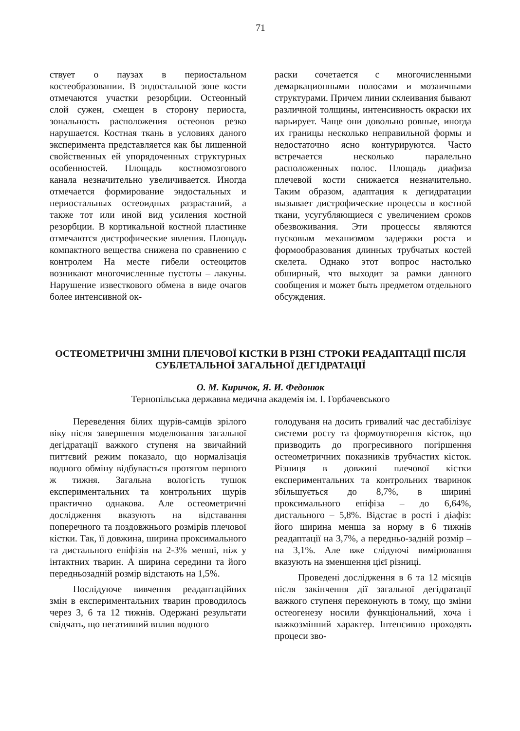71
ствует о паузах в периостальном костеобразовании. В эндостальной зоне кости отмечаются участки резорбции. Остеонный слой сужен, смещен в сторону периоста, зональность расположения остеонов резко нарушается. Костная ткань в условиях даного эксперимента представляется как бы лишенной свойственных ей упорядоченных структурных особенностей. Площадь костномозгового канала незначительно увеличивается. Иногда отмечается формирование эндостальных и периостальных остеоидных разрастаний, а также тот или иной вид усиления костной резорбции. В кортикальной костной пластинке отмечаются дистрофические явления. Площадь компактного вещества снижена по сравнению с контролем На месте гибели остеоцитов возникают многочисленные пустоты – лакуны. Нарушение известкового обмена в виде очагов более интенсивной ок-
раски сочетается с многочисленными демаркационными полосами и мозаичными структурами. Причем линии склеивания бывают различной толщины, интенсивность окраски их варьирует. Чаще они довольно ровные, иногда их границы несколько неправильной формы и недостаточно ясно контурируются. Часто встречается несколько паралельно расположенных полос. Площадь диафиза плечевой кости снижается незначительно. Таким образом, адаптация к дегидратации вызывает дистрофические процессы в костной ткани, усугубляющиеся с увеличением сроков обезвоживания. Эти процессы являются пусковым механизмом задержки роста и формообразования длинных трубчатых костей скелета. Однако этот вопрос настолько обширный, что выходит за рамки данного сообщения и может быть предметом отдельного обсуждения.
ОСТЕОМЕТРИЧНІ ЗМІНИ ПЛЕЧОВОЇ КІСТКИ В РІЗНІ СТРОКИ РЕАДАПТАЦІЇ ПІСЛЯ СУБЛЕТАЛЬНОЇ ЗАГАЛЬНОЇ ДЕГІДРАТАЦІЇ
О. М. Киричок, Я. И. Федонюк
Тернопільська державна медична академія ім. І. Горбачевського
Переведення білих щурів-самців зрілого віку після завершення моделювання загальної дегідратації важкого ступеня на звичайний питтєвий режим показало, що нормалізація водного обміну відбувається протягом першого ж тижня. Загальна вологість тушок експериментальних та контрольних щурів практично однакова. Але остеометричні дослідження вказують на відставання поперечного та поздовжнього розмірів плечової кістки. Так, її довжина, ширина проксимального та дистального епіфізів на 2-3% менші, ніж у інтактних тварин. А ширина середини та його передньозадній розмір відстають на 1,5%.
Послідуюче вивчення реадаптаційних змін в експериментальних тварин проводилось через 3, 6 та 12 тижнів. Одержані результати свідчать, що негативний вплив водного
голодуваня на досить гривалий час дестабілізує системи росту та формоутворення кісток, що призводить до прогресивного погіршення остеометричних показників трубчастих кісток. Різниця в довжині плечової кістки експериментальних та контрольних тваринок збільшується до 8,7%, в ширині проксимального епіфіза – до 6,64%, дистального – 5,8%. Відстає в рості і діафіз: його ширина менша за норму в 6 тижнів реадаптації на 3,7%, а передньо-задній розмір – на 3,1%. Але вже слідуючі вимірювання вказують на зменшення цієї різниці.
Проведені дослідження в 6 та 12 місяців після закінчення дії загальної дегідратації важкого ступеня переконують в тому, що зміни остеогенезу носили функціональний, хоча і важкозмінний характер. Інтенсивно проходять процеси зво-